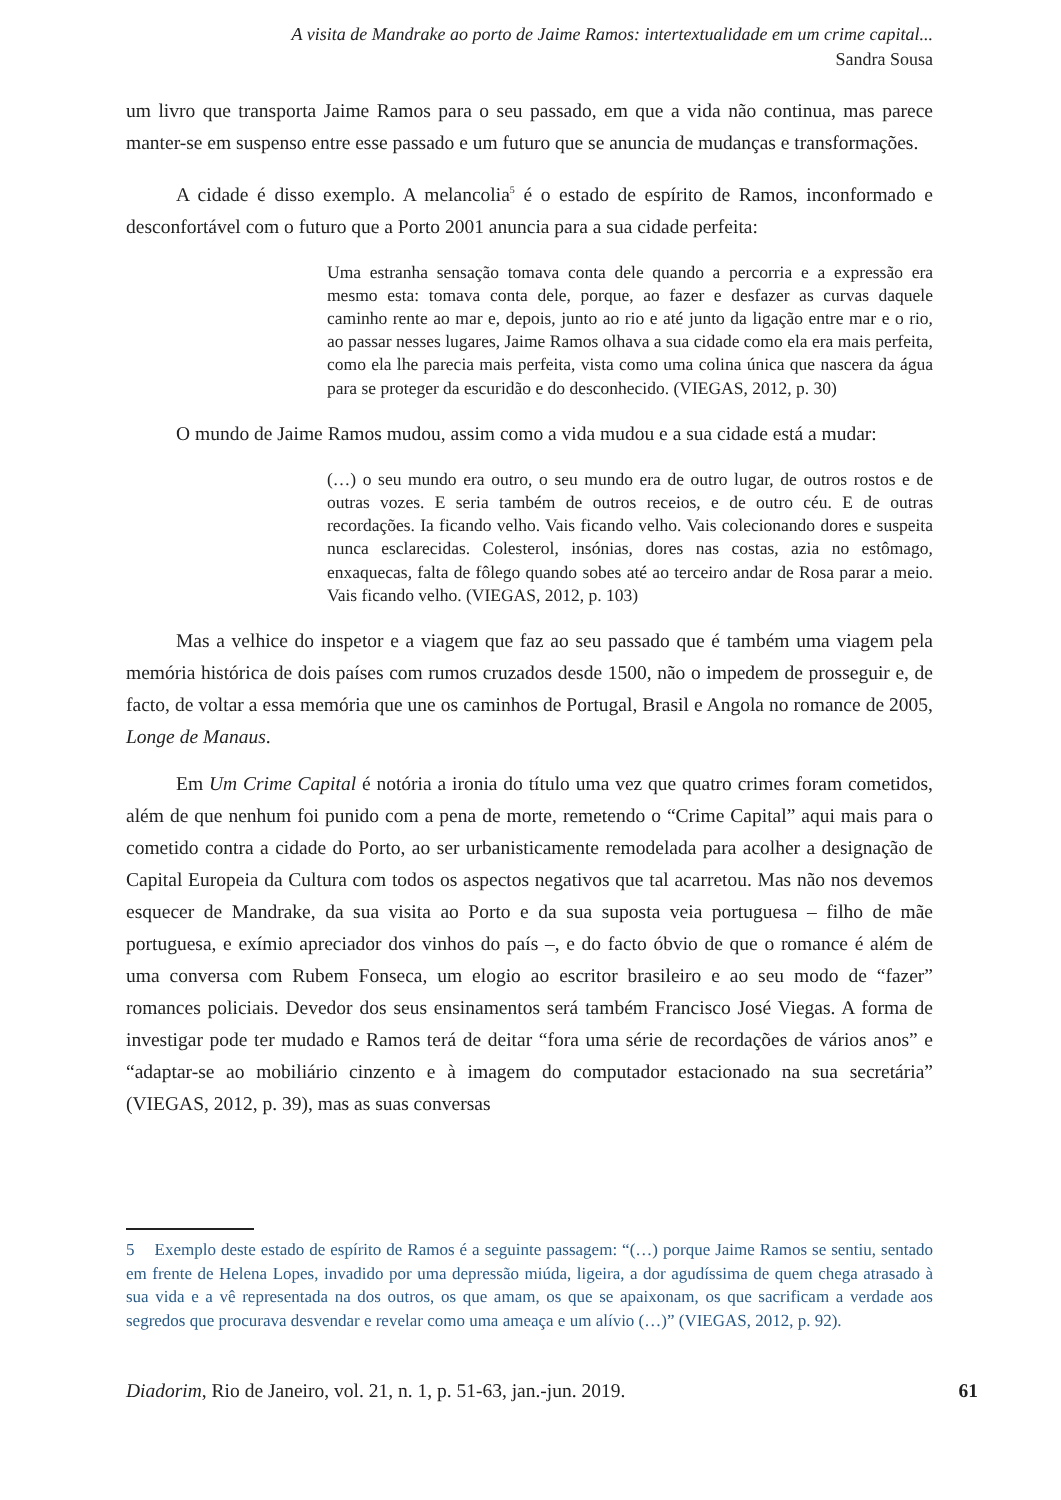A visita de Mandrake ao porto de Jaime Ramos: intertextualidade em um crime capital...
Sandra Sousa
um livro que transporta Jaime Ramos para o seu passado, em que a vida não continua, mas parece manter-se em suspenso entre esse passado e um futuro que se anuncia de mudanças e transformações.
A cidade é disso exemplo. A melancolia<sup>5</sup> é o estado de espírito de Ramos, inconformado e desconfortável com o futuro que a Porto 2001 anuncia para a sua cidade perfeita:
Uma estranha sensação tomava conta dele quando a percorria e a expressão era mesmo esta: tomava conta dele, porque, ao fazer e desfazer as curvas daquele caminho rente ao mar e, depois, junto ao rio e até junto da ligação entre mar e o rio, ao passar nesses lugares, Jaime Ramos olhava a sua cidade como ela era mais perfeita, como ela lhe parecia mais perfeita, vista como uma colina única que nascera da água para se proteger da escuridão e do desconhecido. (VIEGAS, 2012, p. 30)
O mundo de Jaime Ramos mudou, assim como a vida mudou e a sua cidade está a mudar:
(…) o seu mundo era outro, o seu mundo era de outro lugar, de outros rostos e de outras vozes. E seria também de outros receios, e de outro céu. E de outras recordações. Ia ficando velho. Vais ficando velho. Vais colecionando dores e suspeita nunca esclarecidas. Colesterol, insónias, dores nas costas, azia no estômago, enxaquecas, falta de fôlego quando sobes até ao terceiro andar de Rosa parar a meio. Vais ficando velho. (VIEGAS, 2012, p. 103)
Mas a velhice do inspetor e a viagem que faz ao seu passado que é também uma viagem pela memória histórica de dois países com rumos cruzados desde 1500, não o impedem de prosseguir e, de facto, de voltar a essa memória que une os caminhos de Portugal, Brasil e Angola no romance de 2005, Longe de Manaus.
Em Um Crime Capital é notória a ironia do título uma vez que quatro crimes foram cometidos, além de que nenhum foi punido com a pena de morte, remetendo o “Crime Capital” aqui mais para o cometido contra a cidade do Porto, ao ser urbanisticamente remodelada para acolher a designação de Capital Europeia da Cultura com todos os aspectos negativos que tal acarretou. Mas não nos devemos esquecer de Mandrake, da sua visita ao Porto e da sua suposta veia portuguesa – filho de mãe portuguesa, e exímio apreciador dos vinhos do país –, e do facto óbvio de que o romance é além de uma conversa com Rubem Fonseca, um elogio ao escritor brasileiro e ao seu modo de “fazer” romances policiais. Devedor dos seus ensinamentos será também Francisco José Viegas. A forma de investigar pode ter mudado e Ramos terá de deitar “fora uma série de recordações de vários anos” e “adaptar-se ao mobiliário cinzento e à imagem do computador estacionado na sua secretária” (VIEGAS, 2012, p. 39), mas as suas conversas
5 Exemplo deste estado de espírito de Ramos é a seguinte passagem: “(…) porque Jaime Ramos se sentiu, sentado em frente de Helena Lopes, invadido por uma depressão miúda, ligeira, a dor agudíssima de quem chega atrasado à sua vida e a vê representada na dos outros, os que amam, os que se apaixonam, os que sacrificam a verdade aos segredos que procurava desvendar e revelar como uma ameaça e um alívio (…)” (VIEGAS, 2012, p. 92).
Diadorim, Rio de Janeiro, vol. 21, n. 1, p. 51-63, jan.-jun. 2019. 61